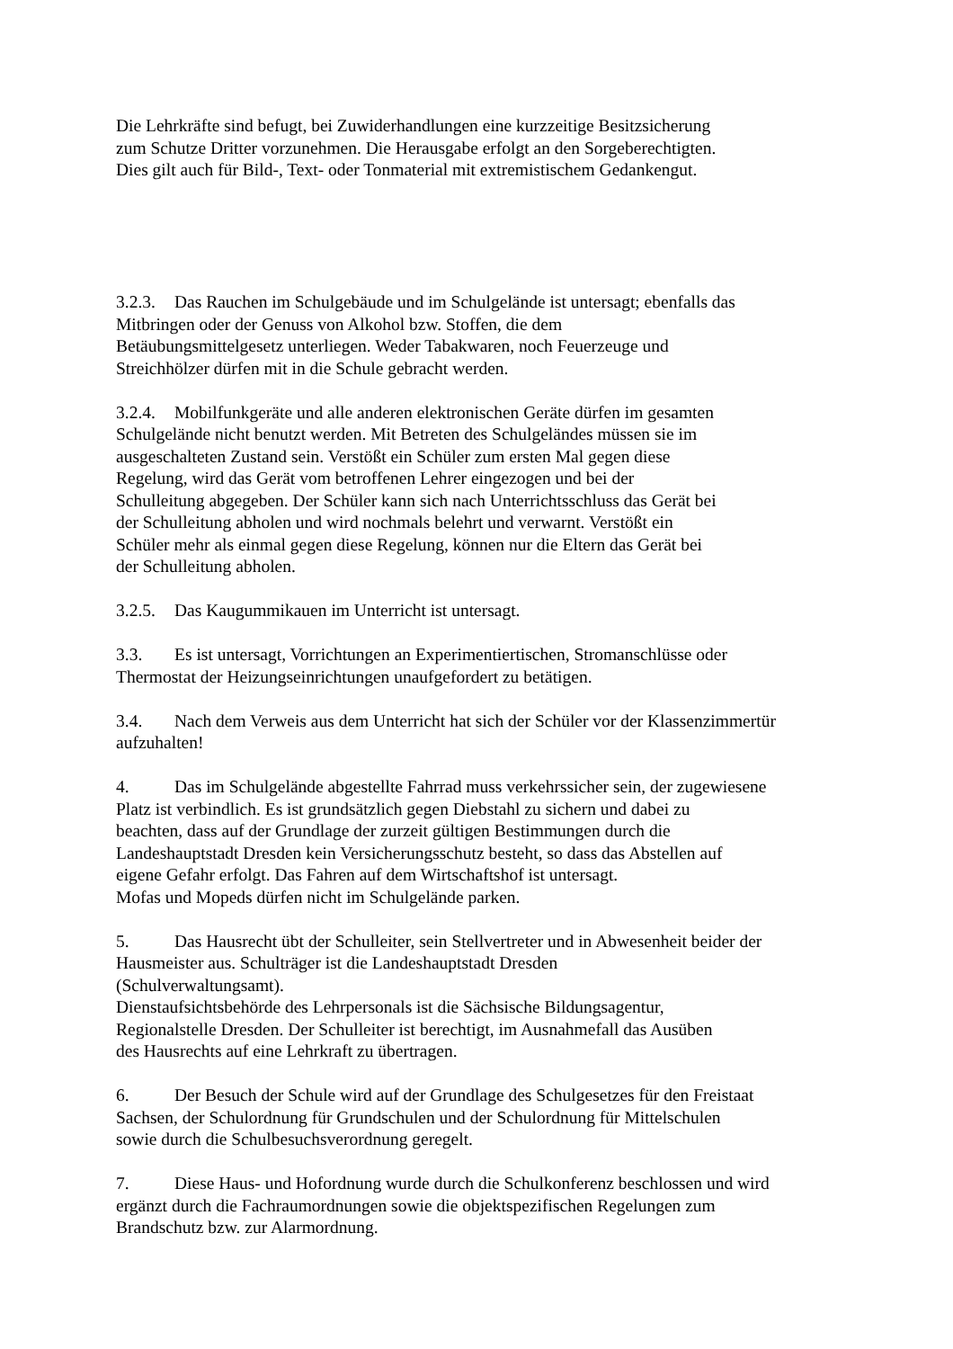Die Lehrkräfte sind befugt, bei Zuwiderhandlungen eine kurzzeitige Besitzsicherung
zum Schutze Dritter vorzunehmen. Die Herausgabe erfolgt an den Sorgeberechtigten.
Dies gilt auch für Bild-, Text- oder Tonmaterial mit extremistischem Gedankengut.
3.2.3. Das Rauchen im Schulgebäude und im Schulgelände ist untersagt; ebenfalls das
Mitbringen oder der Genuss von Alkohol bzw. Stoffen, die dem
Betäubungsmittelgesetz unterliegen. Weder Tabakwaren, noch Feuerzeuge und
Streichhölzer dürfen mit in die Schule gebracht werden.
3.2.4. Mobilfunkgeräte und alle anderen elektronischen Geräte dürfen im gesamten
Schulgelände nicht benutzt werden. Mit Betreten des Schulgeländes müssen sie im
ausgeschalteten Zustand sein. Verstößt ein Schüler zum ersten Mal gegen diese
Regelung, wird das Gerät vom betroffenen Lehrer eingezogen und bei der
Schulleitung abgegeben. Der Schüler kann sich nach Unterrichtsschluss das Gerät bei
der Schulleitung abholen und wird nochmals belehrt und verwarnt. Verstößt ein
Schüler mehr als einmal gegen diese Regelung, können nur die Eltern das Gerät bei
der Schulleitung abholen.
3.2.5. Das Kaugummikauen im Unterricht ist untersagt.
3.3. Es ist untersagt, Vorrichtungen an Experimentiertischen, Stromanschlüsse oder
Thermostat der Heizungseinrichtungen unaufgefordert zu betätigen.
3.4. Nach dem Verweis aus dem Unterricht hat sich der Schüler vor der Klassenzimmertür
aufzuhalten!
4. Das im Schulgelände abgestellte Fahrrad muss verkehrssicher sein, der zugewiesene
Platz ist verbindlich. Es ist grundsätzlich gegen Diebstahl zu sichern und dabei zu
beachten, dass auf der Grundlage der zurzeit gültigen Bestimmungen durch die
Landeshauptstadt Dresden kein Versicherungsschutz besteht, so dass das Abstellen auf
eigene Gefahr erfolgt. Das Fahren auf dem Wirtschaftshof ist untersagt.
Mofas und Mopeds dürfen nicht im Schulgelände parken.
5. Das Hausrecht übt der Schulleiter, sein Stellvertreter und in Abwesenheit beider der
Hausmeister aus. Schulträger ist die Landeshauptstadt Dresden
(Schulverwaltungsamt).
Dienstaufsichtsbehörde des Lehrpersonals ist die Sächsische Bildungsagentur,
Regionalstelle Dresden. Der Schulleiter ist berechtigt, im Ausnahmefall das Ausüben
des Hausrechts auf eine Lehrkraft zu übertragen.
6. Der Besuch der Schule wird auf der Grundlage des Schulgesetzes für den Freistaat
Sachsen, der Schulordnung für Grundschulen und der Schulordnung für Mittelschulen
sowie durch die Schulbesuchsverordnung geregelt.
7. Diese Haus- und Hofordnung wurde durch die Schulkonferenz beschlossen und wird
ergänzt durch die Fachraumordnungen sowie die objektspezifischen Regelungen zum
Brandschutz bzw. zur Alarmordnung.